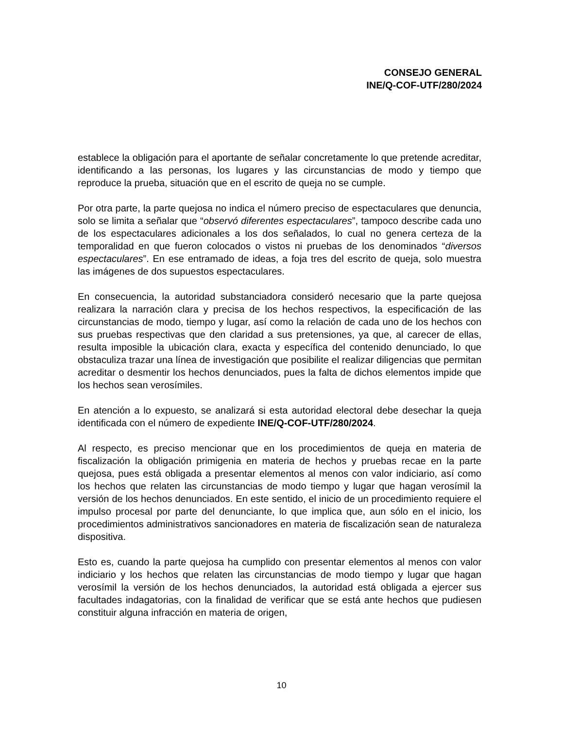CONSEJO GENERAL
INE/Q-COF-UTF/280/2024
establece la obligación para el aportante de señalar concretamente lo que pretende acreditar, identificando a las personas, los lugares y las circunstancias de modo y tiempo que reproduce la prueba, situación que en el escrito de queja no se cumple.
Por otra parte, la parte quejosa no indica el número preciso de espectaculares que denuncia, solo se limita a señalar que “observó diferentes espectaculares”, tampoco describe cada uno de los espectaculares adicionales a los dos señalados, lo cual no genera certeza de la temporalidad en que fueron colocados o vistos ni pruebas de los denominados “diversos espectaculares”. En ese entramado de ideas, a foja tres del escrito de queja, solo muestra las imágenes de dos supuestos espectaculares.
En consecuencia, la autoridad substanciadora consideró necesario que la parte quejosa realizara la narración clara y precisa de los hechos respectivos, la especificación de las circunstancias de modo, tiempo y lugar, así como la relación de cada uno de los hechos con sus pruebas respectivas que den claridad a sus pretensiones, ya que, al carecer de ellas, resulta imposible la ubicación clara, exacta y específica del contenido denunciado, lo que obstaculiza trazar una línea de investigación que posibilite el realizar diligencias que permitan acreditar o desmentir los hechos denunciados, pues la falta de dichos elementos impide que los hechos sean verosímiles.
En atención a lo expuesto, se analizará si esta autoridad electoral debe desechar la queja identificada con el número de expediente INE/Q-COF-UTF/280/2024.
Al respecto, es preciso mencionar que en los procedimientos de queja en materia de fiscalización la obligación primigenia en materia de hechos y pruebas recae en la parte quejosa, pues está obligada a presentar elementos al menos con valor indiciario, así como los hechos que relaten las circunstancias de modo tiempo y lugar que hagan verosímil la versión de los hechos denunciados. En este sentido, el inicio de un procedimiento requiere el impulso procesal por parte del denunciante, lo que implica que, aun sólo en el inicio, los procedimientos administrativos sancionadores en materia de fiscalización sean de naturaleza dispositiva.
Esto es, cuando la parte quejosa ha cumplido con presentar elementos al menos con valor indiciario y los hechos que relaten las circunstancias de modo tiempo y lugar que hagan verosímil la versión de los hechos denunciados, la autoridad está obligada a ejercer sus facultades indagatorias, con la finalidad de verificar que se está ante hechos que pudiesen constituir alguna infracción en materia de origen,
10